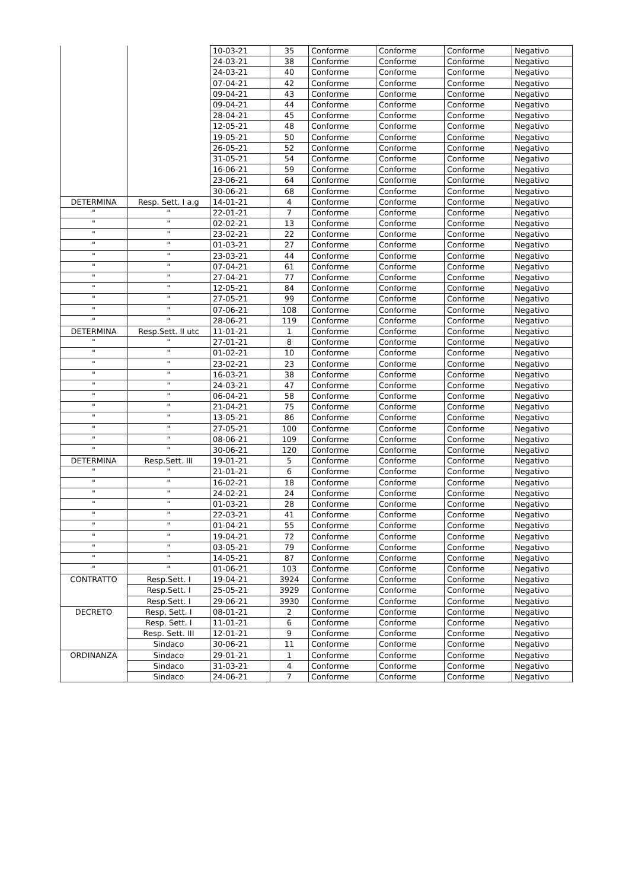| | | 10-03-21 | 35 | Conforme | Conforme | Conforme | Negativo |
| | | 24-03-21 | 38 | Conforme | Conforme | Conforme | Negativo |
| | | 24-03-21 | 40 | Conforme | Conforme | Conforme | Negativo |
| | | 07-04-21 | 42 | Conforme | Conforme | Conforme | Negativo |
| | | 09-04-21 | 43 | Conforme | Conforme | Conforme | Negativo |
| | | 09-04-21 | 44 | Conforme | Conforme | Conforme | Negativo |
| | | 28-04-21 | 45 | Conforme | Conforme | Conforme | Negativo |
| | | 12-05-21 | 48 | Conforme | Conforme | Conforme | Negativo |
| | | 19-05-21 | 50 | Conforme | Conforme | Conforme | Negativo |
| | | 26-05-21 | 52 | Conforme | Conforme | Conforme | Negativo |
| | | 31-05-21 | 54 | Conforme | Conforme | Conforme | Negativo |
| | | 16-06-21 | 59 | Conforme | Conforme | Conforme | Negativo |
| | | 23-06-21 | 64 | Conforme | Conforme | Conforme | Negativo |
| | | 30-06-21 | 68 | Conforme | Conforme | Conforme | Negativo |
| DETERMINA | Resp. Sett. I a.g | 14-01-21 | 4 | Conforme | Conforme | Conforme | Negativo |
| " | " | 22-01-21 | 7 | Conforme | Conforme | Conforme | Negativo |
| " | " | 02-02-21 | 13 | Conforme | Conforme | Conforme | Negativo |
| " | " | 23-02-21 | 22 | Conforme | Conforme | Conforme | Negativo |
| " | " | 01-03-21 | 27 | Conforme | Conforme | Conforme | Negativo |
| " | " | 23-03-21 | 44 | Conforme | Conforme | Conforme | Negativo |
| " | " | 07-04-21 | 61 | Conforme | Conforme | Conforme | Negativo |
| " | " | 27-04-21 | 77 | Conforme | Conforme | Conforme | Negativo |
| " | " | 12-05-21 | 84 | Conforme | Conforme | Conforme | Negativo |
| " | " | 27-05-21 | 99 | Conforme | Conforme | Conforme | Negativo |
| " | " | 07-06-21 | 108 | Conforme | Conforme | Conforme | Negativo |
| " | " | 28-06-21 | 119 | Conforme | Conforme | Conforme | Negativo |
| DETERMINA | Resp.Sett. II utc | 11-01-21 | 1 | Conforme | Conforme | Conforme | Negativo |
| " | " | 27-01-21 | 8 | Conforme | Conforme | Conforme | Negativo |
| " | " | 01-02-21 | 10 | Conforme | Conforme | Conforme | Negativo |
| " | " | 23-02-21 | 23 | Conforme | Conforme | Conforme | Negativo |
| " | " | 16-03-21 | 38 | Conforme | Conforme | Conforme | Negativo |
| " | " | 24-03-21 | 47 | Conforme | Conforme | Conforme | Negativo |
| " | " | 06-04-21 | 58 | Conforme | Conforme | Conforme | Negativo |
| " | " | 21-04-21 | 75 | Conforme | Conforme | Conforme | Negativo |
| " | " | 13-05-21 | 86 | Conforme | Conforme | Conforme | Negativo |
| " | " | 27-05-21 | 100 | Conforme | Conforme | Conforme | Negativo |
| " | " | 08-06-21 | 109 | Conforme | Conforme | Conforme | Negativo |
| " | " | 30-06-21 | 120 | Conforme | Conforme | Conforme | Negativo |
| DETERMINA | Resp.Sett. III | 19-01-21 | 5 | Conforme | Conforme | Conforme | Negativo |
| " | " | 21-01-21 | 6 | Conforme | Conforme | Conforme | Negativo |
| " | " | 16-02-21 | 18 | Conforme | Conforme | Conforme | Negativo |
| " | " | 24-02-21 | 24 | Conforme | Conforme | Conforme | Negativo |
| " | " | 01-03-21 | 28 | Conforme | Conforme | Conforme | Negativo |
| " | " | 22-03-21 | 41 | Conforme | Conforme | Conforme | Negativo |
| " | " | 01-04-21 | 55 | Conforme | Conforme | Conforme | Negativo |
| " | " | 19-04-21 | 72 | Conforme | Conforme | Conforme | Negativo |
| " | " | 03-05-21 | 79 | Conforme | Conforme | Conforme | Negativo |
| " | " | 14-05-21 | 87 | Conforme | Conforme | Conforme | Negativo |
| " | " | 01-06-21 | 103 | Conforme | Conforme | Conforme | Negativo |
| CONTRATTO | Resp.Sett. I | 19-04-21 | 3924 | Conforme | Conforme | Conforme | Negativo |
| | Resp.Sett. I | 25-05-21 | 3929 | Conforme | Conforme | Conforme | Negativo |
| | Resp.Sett. I | 29-06-21 | 3930 | Conforme | Conforme | Conforme | Negativo |
| DECRETO | Resp. Sett. I | 08-01-21 | 2 | Conforme | Conforme | Conforme | Negativo |
| | Resp. Sett. I | 11-01-21 | 6 | Conforme | Conforme | Conforme | Negativo |
| | Resp. Sett. III | 12-01-21 | 9 | Conforme | Conforme | Conforme | Negativo |
| | Sindaco | 30-06-21 | 11 | Conforme | Conforme | Conforme | Negativo |
| ORDINANZA | Sindaco | 29-01-21 | 1 | Conforme | Conforme | Conforme | Negativo |
| | Sindaco | 31-03-21 | 4 | Conforme | Conforme | Conforme | Negativo |
| | Sindaco | 24-06-21 | 7 | Conforme | Conforme | Conforme | Negativo |